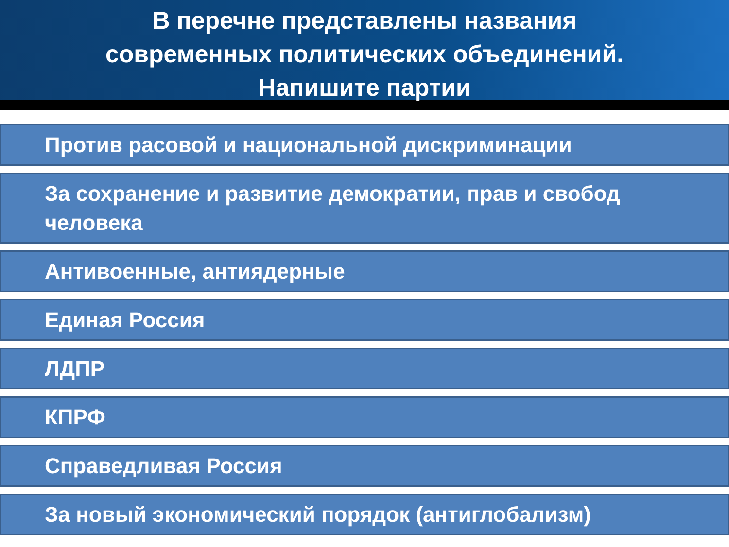В перечне представлены названия
современных политических объединений.
Напишите партии
Против расовой и национальной дискриминации
За сохранение и развитие демократии, прав и свобод человека
Антивоенные, антиядерные
Единая Россия
ЛДПР
КПРФ
Справедливая Россия
За новый экономический порядок (антиглобализм)